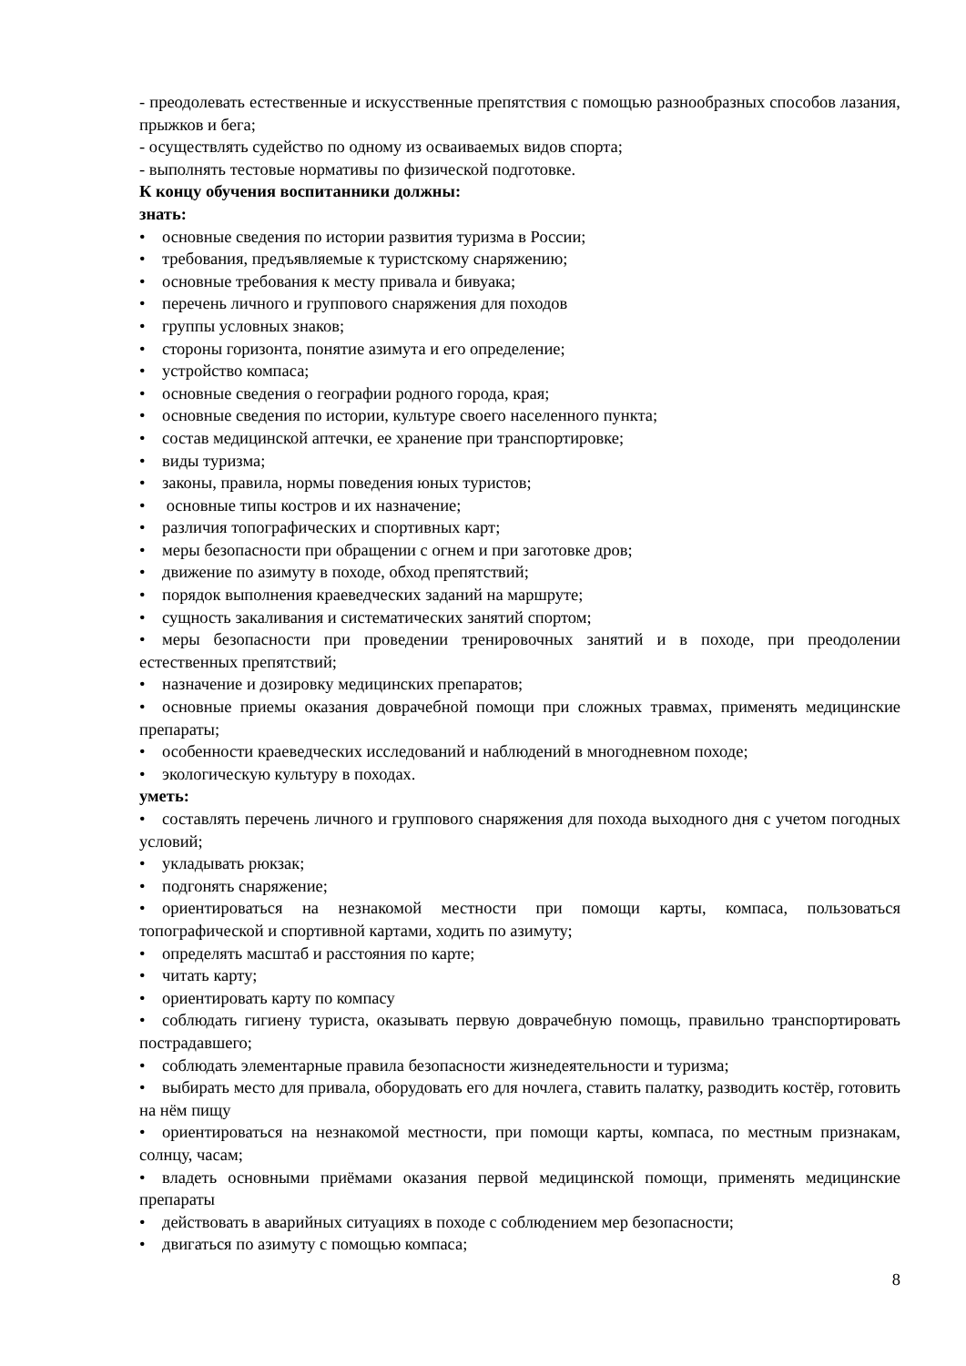- преодолевать естественные и искусственные препятствия с помощью разнообразных способов лазания, прыжков и бега;
- осуществлять судейство по одному из осваиваемых видов спорта;
- выполнять тестовые нормативы по физической подготовке.
К концу обучения воспитанники должны:
знать:
• основные сведения по истории развития туризма в России;
• требования, предъявляемые к туристскому снаряжению;
• основные требования к месту привала и бивуака;
• перечень личного и группового снаряжения для походов
• группы условных знаков;
• стороны горизонта, понятие азимута и его определение;
• устройство компаса;
• основные сведения о географии родного города, края;
• основные сведения по истории, культуре своего населенного пункта;
• состав медицинской аптечки, ее хранение при транспортировке;
• виды туризма;
• законы, правила, нормы поведения юных туристов;
• основные типы костров и их назначение;
• различия топографических и спортивных карт;
• меры безопасности при обращении с огнем и при заготовке дров;
• движение по азимуту в походе, обход препятствий;
• порядок выполнения краеведческих заданий на маршруте;
• сущность закаливания и систематических занятий спортом;
• меры безопасности при проведении тренировочных занятий и в походе, при преодолении естественных препятствий;
• назначение и дозировку медицинских препаратов;
• основные приемы оказания доврачебной помощи при сложных травмах, применять медицинские препараты;
• особенности краеведческих исследований и наблюдений в многодневном походе;
• экологическую культуру в походах.
уметь:
• составлять перечень личного и группового снаряжения для похода выходного дня с учетом погодных условий;
• укладывать рюкзак;
• подгонять снаряжение;
• ориентироваться на незнакомой местности при помощи карты, компаса, пользоваться топографической и спортивной картами, ходить по азимуту;
• определять масштаб и расстояния по карте;
• читать карту;
• ориентировать карту по компасу
• соблюдать гигиену туриста, оказывать первую доврачебную помощь, правильно транспортировать пострадавшего;
• соблюдать элементарные правила безопасности жизнедеятельности и туризма;
• выбирать место для привала, оборудовать его для ночлега, ставить палатку, разводить костёр, готовить на нём пищу
• ориентироваться на незнакомой местности, при помощи карты, компаса, по местным признакам, солнцу, часам;
• владеть основными приёмами оказания первой медицинской помощи, применять медицинские препараты
• действовать в аварийных ситуациях в походе с соблюдением мер безопасности;
• двигаться по азимуту с помощью компаса;
8